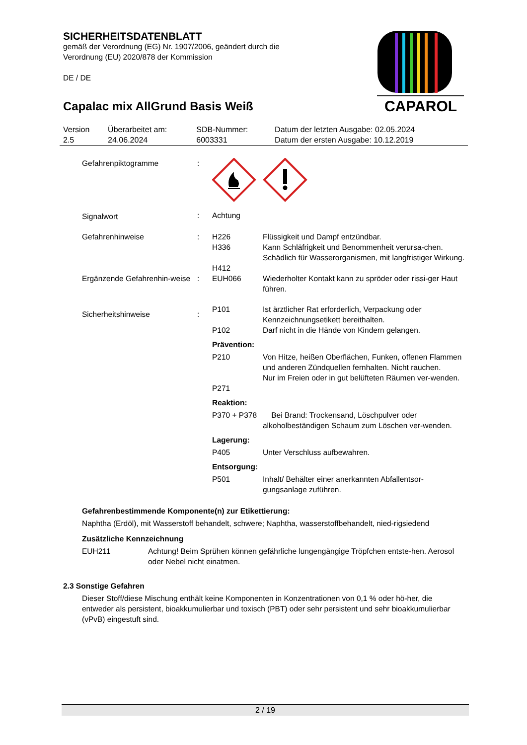SICHERHEITSDATENBLATT
gemäß der Verordnung (EG) Nr. 1907/2006, geändert durch die Verordnung (EU) 2020/878 der Kommission
DE / DE
Capalac mix AllGrund Basis Weiß
CAPAROL
| Version 2.5 | Überarbeitet am: 24.06.2024 | SDB-Nummer: 6003331 | Datum der letzten Ausgabe: 02.05.2024 Datum der ersten Ausgabe: 10.12.2019 |
| Gefahrenpiktogramme | : | | |
| Signalwort | : | Achtung | |
| Gefahrenhinweise | : | H226 H336 H412 | Flüssigkeit und Dampf entzündbar. Kann Schläfrigkeit und Benommenheit verursa-chen. Schädlich für Wasserorganismen, mit langfristiger Wirkung. |
| Ergänzende Gefahrenhin-weise | : | EUH066 | Wiederholter Kontakt kann zu spröder oder rissi-ger Haut führen. |
| Sicherheitshinweise | : | P101 P102 | Ist ärztlicher Rat erforderlich, Verpackung oder Kennzeichnungsetikett bereithalten. Darf nicht in die Hände von Kindern gelangen. |
| | | Prävention: | |
| | | P210 P271 | Von Hitze, heißen Oberflächen, Funken, offenen Flammen und anderen Zündquellen fernhalten. Nicht rauchen. Nur im Freien oder in gut belüfteten Räumen ver-wenden. |
| | | Reaktion: | |
| | | P370 + P378 | Bei Brand: Trockensand, Löschpulver oder alkoholbeständigen Schaum zum Löschen ver-wenden. |
| | | Lagerung: | |
| | | P405 | Unter Verschluss aufbewahren. |
| | | Entsorgung: | |
| | | P501 | Inhalt/ Behälter einer anerkannten Abfallentsor-gungsanlage zuführen. |
Gefahrenbestimmende Komponente(n) zur Etikettierung:
Naphtha (Erdöl), mit Wasserstoff behandelt, schwere; Naphtha, wasserstoffbehandelt, nied-rigsiedend
Zusätzliche Kennzeichnung
| EUH211 | Achtung! Beim Sprühen können gefährliche lungengängige Tröpfchen entste-hen. Aerosol oder Nebel nicht einatmen. |
2.3 Sonstige Gefahren
Dieser Stoff/diese Mischung enthält keine Komponenten in Konzentrationen von 0,1 % oder hö-her, die entweder als persistent, bioakkumulierbar und toxisch (PBT) oder sehr persistent und sehr bioakkumulierbar (vPvB) eingestuft sind.
2 / 19